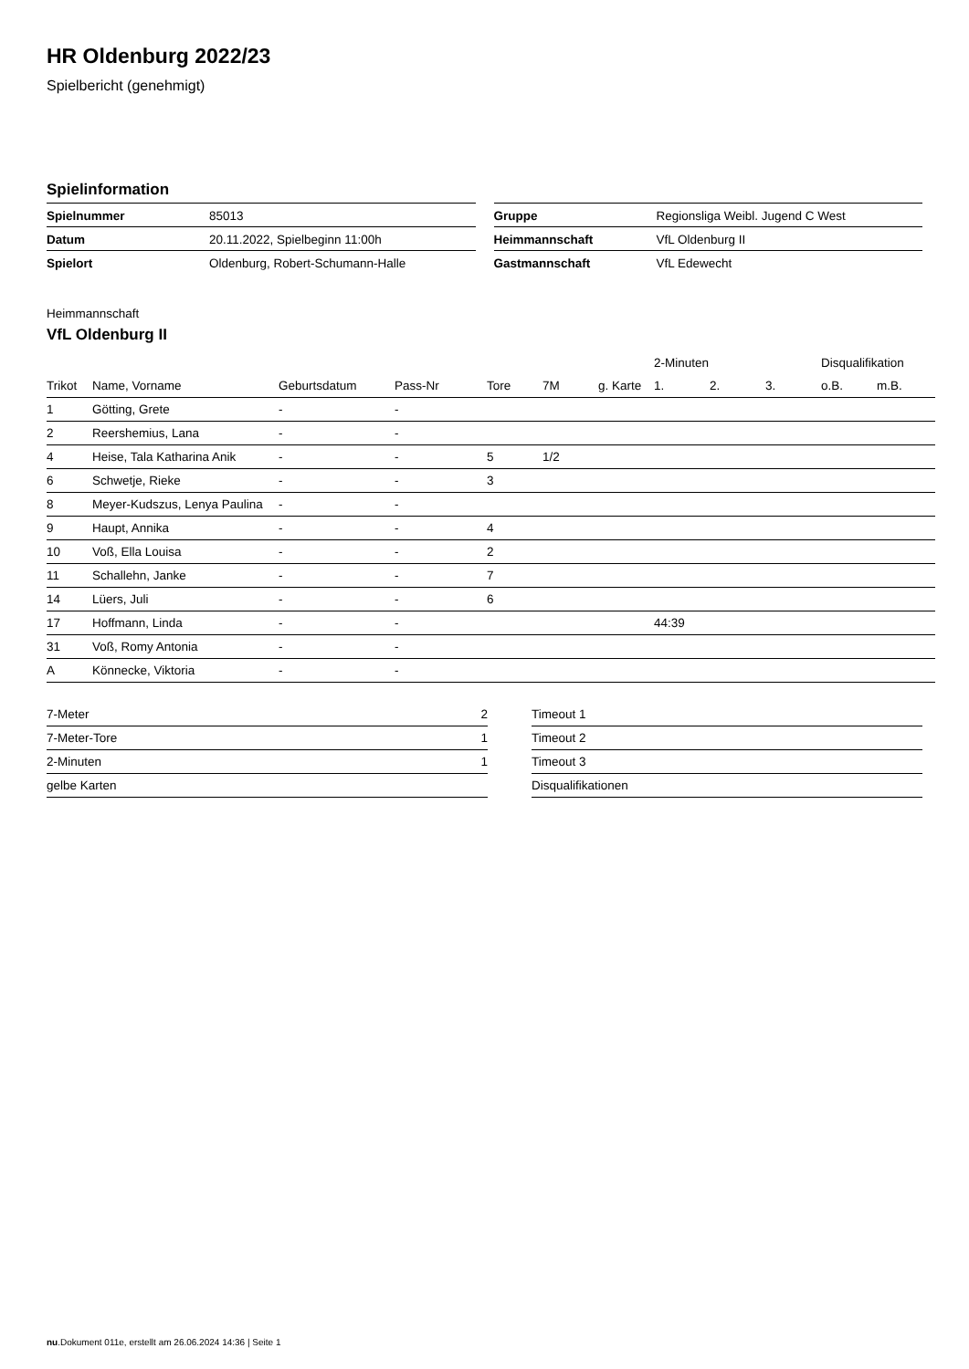HR Oldenburg 2022/23
Spielbericht (genehmigt)
Spielinformation
| Spielnummer | 85013 |
| Datum | 20.11.2022, Spielbeginn 11:00h |
| Spielort | Oldenburg, Robert-Schumann-Halle |
| Gruppe | Regionsliga Weibl. Jugend C West |
| Heimmannschaft | VfL Oldenburg II |
| Gastmannschaft | VfL Edewecht |
Heimmannschaft
VfL Oldenburg II
| | | | | | | | 2-Minuten | | | Disqualifikation | |
| --- | --- | --- | --- | --- | --- | --- | --- | --- | --- | --- | --- |
| Trikot | Name, Vorname | Geburtsdatum | Pass-Nr | Tore | 7M | g. Karte | 1. | 2. | 3. | o.B. | m.B. |
| 1 | Götting, Grete | - | - | | | | | | | | |
| 2 | Reershemius, Lana | - | - | | | | | | | | |
| 4 | Heise, Tala Katharina Anik | - | - | 5 | 1/2 | | | | | | |
| 6 | Schwetje, Rieke | - | - | 3 | | | | | | | |
| 8 | Meyer-Kudszus, Lenya Paulina | - | - | | | | | | | | |
| 9 | Haupt, Annika | - | - | 4 | | | | | | | |
| 10 | Voß, Ella Louisa | - | - | 2 | | | | | | | |
| 11 | Schallehn, Janke | - | - | 7 | | | | | | | |
| 14 | Lüers, Juli | - | - | 6 | | | | | | | |
| 17 | Hoffmann, Linda | - | - | | | | 44:39 | | | | |
| 31 | Voß, Romy Antonia | - | - | | | | | | | | |
| A | Könnecke, Viktoria | - | - | | | | | | | | |
| 7-Meter | 2 |
| 7-Meter-Tore | 1 |
| 2-Minuten | 1 |
| gelbe Karten | |
| Timeout 1 |
| Timeout 2 |
| Timeout 3 |
| Disqualifikationen |
nu.Dokument 011e, erstellt am 26.06.2024 14:36 | Seite 1